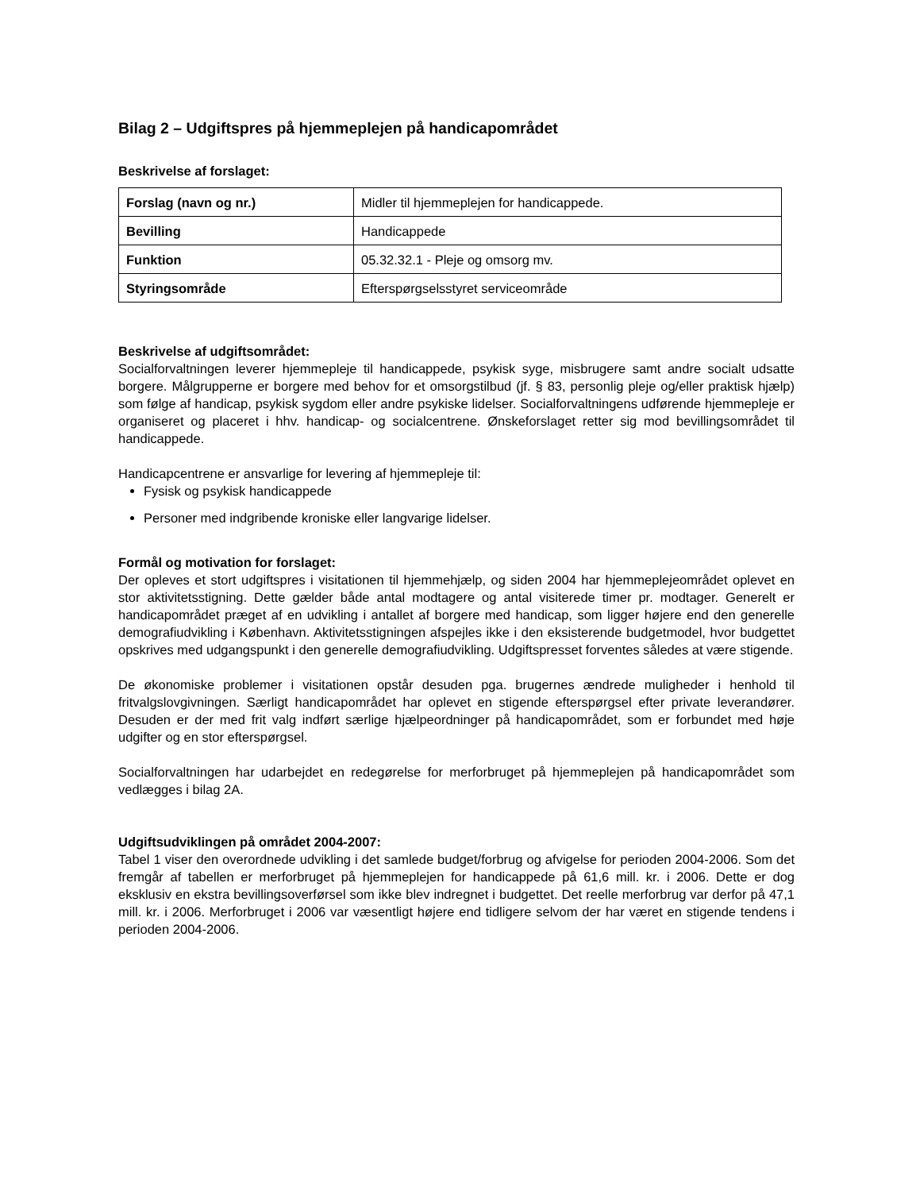Bilag 2 – Udgiftspres på hjemmeplejen på handicapområdet
Beskrivelse af forslaget:
| Forslag (navn og nr.) | Midler til hjemmeplejen for handicappede. |
| Bevilling | Handicappede |
| Funktion | 05.32.32.1 - Pleje og omsorg mv. |
| Styringsområde | Efterspørgselsstyret serviceområde |
Beskrivelse af udgiftsområdet:
Socialforvaltningen leverer hjemmepleje til handicappede, psykisk syge, misbrugere samt andre socialt udsatte borgere. Målgrupperne er borgere med behov for et omsorgstilbud (jf. § 83, personlig pleje og/eller praktisk hjælp) som følge af handicap, psykisk sygdom eller andre psykiske lidelser. Socialforvaltningens udførende hjemmepleje er organiseret og placeret i hhv. handicap- og socialcentrene. Ønskeforslaget retter sig mod bevillingsområdet til handicappede.
Handicapcentrene er ansvarlige for levering af hjemmepleje til:
Fysisk og psykisk handicappede
Personer med indgribende kroniske eller langvarige lidelser.
Formål og motivation for forslaget:
Der opleves et stort udgiftspres i visitationen til hjemmehjælp, og siden 2004 har hjemmeplejeområdet oplevet en stor aktivitetsstigning. Dette gælder både antal modtagere og antal visiterede timer pr. modtager. Generelt er handicapområdet præget af en udvikling i antallet af borgere med handicap, som ligger højere end den generelle demografiudvikling i København. Aktivitetsstigningen afspejles ikke i den eksisterende budgetmodel, hvor budgettet opskrives med udgangspunkt i den generelle demografiudvikling. Udgiftspresset forventes således at være stigende.
De økonomiske problemer i visitationen opstår desuden pga. brugernes ændrede muligheder i henhold til fritvalgslovgivningen. Særligt handicapområdet har oplevet en stigende efterspørgsel efter private leverandører. Desuden er der med frit valg indført særlige hjælpeordninger på handicapområdet, som er forbundet med høje udgifter og en stor efterspørgsel.
Socialforvaltningen har udarbejdet en redegørelse for merforbruget på hjemmeplejen på handicapområdet som vedlægges i bilag 2A.
Udgiftsudviklingen på området 2004-2007:
Tabel 1 viser den overordnede udvikling i det samlede budget/forbrug og afvigelse for perioden 2004-2006. Som det fremgår af tabellen er merforbruget på hjemmeplejen for handicappede på 61,6 mill. kr. i 2006. Dette er dog eksklusiv en ekstra bevillingsoverførsel som ikke blev indregnet i budgettet. Det reelle merforbrug var derfor på 47,1 mill. kr. i 2006. Merforbruget i 2006 var væsentligt højere end tidligere selvom der har været en stigende tendens i perioden 2004-2006.